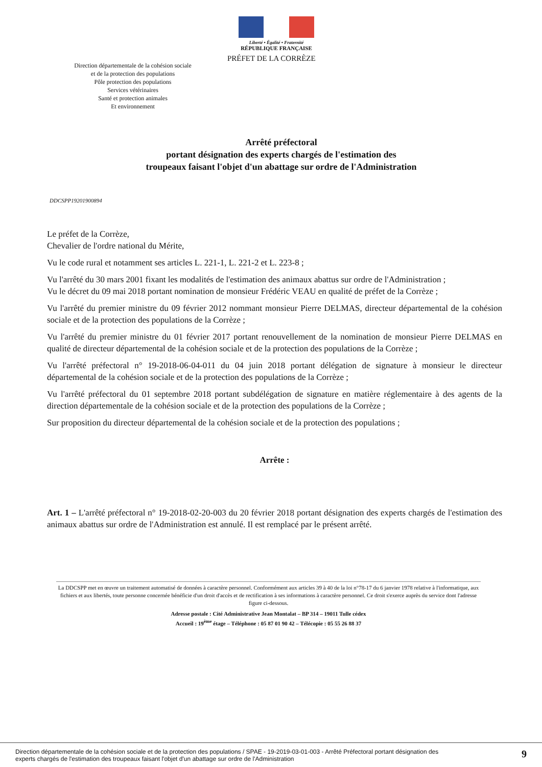Liberté • Égalité • Fraternité
RÉPUBLIQUE FRANÇAISE
Direction départementale de la cohésion sociale
et de la protection des populations
Pôle protection des populations
Services vétérinaires
Santé et protection animales
Et environnement
PRÉFET DE LA CORRÈZE
Arrêté préfectoral
portant désignation des experts chargés de l'estimation des
troupeaux faisant l'objet d'un abattage sur ordre de l'Administration
DDCSPP19201900894
Le préfet de la Corrèze,
Chevalier de l'ordre national du Mérite,
Vu le code rural et notamment ses articles L. 221-1, L. 221-2 et L. 223-8 ;
Vu l'arrêté du 30 mars 2001 fixant les modalités de l'estimation des animaux abattus sur ordre de l'Administration ;
Vu le décret du 09 mai 2018 portant nomination de monsieur Frédéric VEAU en qualité de préfet de la Corrèze ;
Vu l'arrêté du premier ministre du 09 février 2012 nommant monsieur Pierre DELMAS, directeur départemental de la cohésion sociale et de la protection des populations de la Corrèze ;
Vu l'arrêté du premier ministre du 01 février 2017 portant renouvellement de la nomination de monsieur Pierre DELMAS en qualité de directeur départemental de la cohésion sociale et de la protection des populations de la Corrèze ;
Vu l'arrêté préfectoral n° 19-2018-06-04-011 du 04 juin 2018 portant délégation de signature à monsieur le directeur départemental de la cohésion sociale et de la protection des populations de la Corrèze ;
Vu l'arrêté préfectoral du 01 septembre 2018 portant subdélégation de signature en matière réglementaire à des agents de la direction départementale de la cohésion sociale et de la protection des populations de la Corrèze ;
Sur proposition du directeur départemental de la cohésion sociale et de la protection des populations ;
Arrête :
Art. 1 – L'arrêté préfectoral n° 19-2018-02-20-003 du 20 février 2018 portant désignation des experts chargés de l'estimation des animaux abattus sur ordre de l'Administration est annulé. Il est remplacé par le présent arrêté.
La DDCSPP met en œuvre un traitement automatisé de données à caractère personnel. Conformément aux articles 39 à 40 de la loi n°78-17 du 6 janvier 1978 relative à l'informatique, aux fichiers et aux libertés, toute personne concernée bénéficie d'un droit d'accès et de rectification à ses informations à caractère personnel. Ce droit s'exerce auprès du service dont l'adresse figure ci-dessous.
Adresse postale : Cité Administrative Jean Montalat – BP 314 – 19011 Tulle cédex
Accueil : 19<sup>ème</sup> étage – Téléphone : 05 87 01 90 42 – Télécopie : 05 55 26 88 37
Direction départementale de la cohésion sociale et de la protection des populations / SPAE - 19-2019-03-01-003 - Arrêté Préfectoral portant désignation des
experts chargés de l'estimation des troupeaux faisant l'objet d'un abattage sur ordre de l'Administration 9